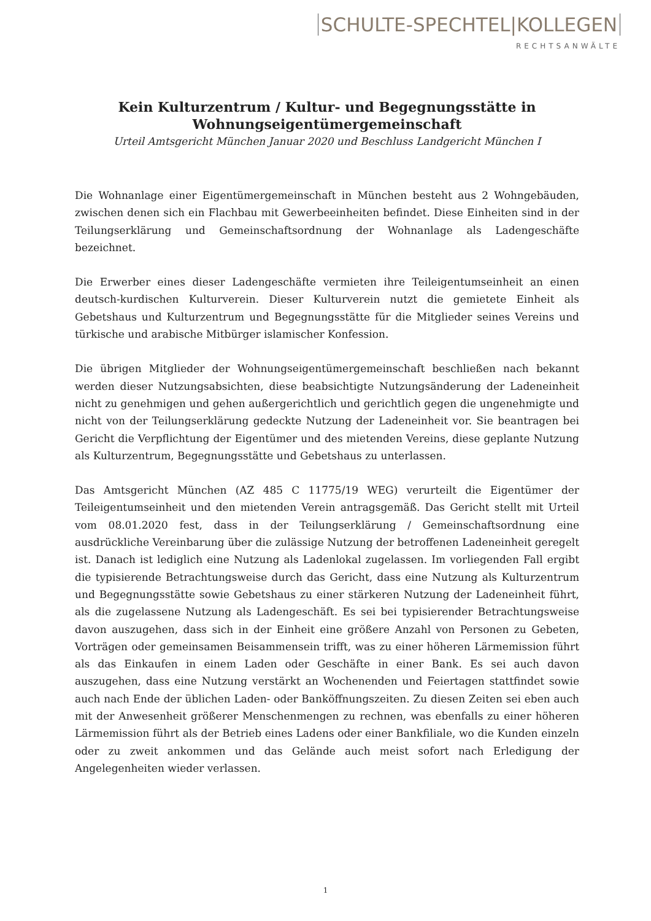SCHULTE-SPECHTEL|KOLLEGEN
RECHTSANWÄLTE
Kein Kulturzentrum / Kultur- und Begegnungsstätte in Wohnungseigentümergemeinschaft
Urteil Amtsgericht München Januar 2020 und Beschluss Landgericht München I
Die Wohnanlage einer Eigentümergemeinschaft in München besteht aus 2 Wohngebäuden, zwischen denen sich ein Flachbau mit Gewerbeeinheiten befindet. Diese Einheiten sind in der Teilungserklärung und Gemeinschaftsordnung der Wohnanlage als Ladengeschäfte bezeichnet.
Die Erwerber eines dieser Ladengeschäfte vermieten ihre Teileigentumseinheit an einen deutsch-kurdischen Kulturverein. Dieser Kulturverein nutzt die gemietete Einheit als Gebetshaus und Kulturzentrum und Begegnungsstätte für die Mitglieder seines Vereins und türkische und arabische Mitbürger islamischer Konfession.
Die übrigen Mitglieder der Wohnungseigentümergemeinschaft beschließen nach bekannt werden dieser Nutzungsabsichten, diese beabsichtigte Nutzungsänderung der Ladeneinheit nicht zu genehmigen und gehen außergerichtlich und gerichtlich gegen die ungenehmigte und nicht von der Teilungserklärung gedeckte Nutzung der Ladeneinheit vor. Sie beantragen bei Gericht die Verpflichtung der Eigentümer und des mietenden Vereins, diese geplante Nutzung als Kulturzentrum, Begegnungsstätte und Gebetshaus zu unterlassen.
Das Amtsgericht München (AZ 485 C 11775/19 WEG) verurteilt die Eigentümer der Teileigentumseinheit und den mietenden Verein antragsgemäß. Das Gericht stellt mit Urteil vom 08.01.2020 fest, dass in der Teilungserklärung / Gemeinschaftsordnung eine ausdrückliche Vereinbarung über die zulässige Nutzung der betroffenen Ladeneinheit geregelt ist. Danach ist lediglich eine Nutzung als Ladenlokal zugelassen. Im vorliegenden Fall ergibt die typisierende Betrachtungsweise durch das Gericht, dass eine Nutzung als Kulturzentrum und Begegnungsstätte sowie Gebetshaus zu einer stärkeren Nutzung der Ladeneinheit führt, als die zugelassene Nutzung als Ladengeschäft. Es sei bei typisierender Betrachtungsweise davon auszugehen, dass sich in der Einheit eine größere Anzahl von Personen zu Gebeten, Vorträgen oder gemeinsamen Beisammensein trifft, was zu einer höheren Lärmemission führt als das Einkaufen in einem Laden oder Geschäfte in einer Bank. Es sei auch davon auszugehen, dass eine Nutzung verstärkt an Wochenenden und Feiertagen stattfindet sowie auch nach Ende der üblichen Laden- oder Banköffnungszeiten. Zu diesen Zeiten sei eben auch mit der Anwesenheit größerer Menschenmengen zu rechnen, was ebenfalls zu einer höheren Lärmemission führt als der Betrieb eines Ladens oder einer Bankfiliale, wo die Kunden einzeln oder zu zweit ankommen und das Gelände auch meist sofort nach Erledigung der Angelegenheiten wieder verlassen.
1